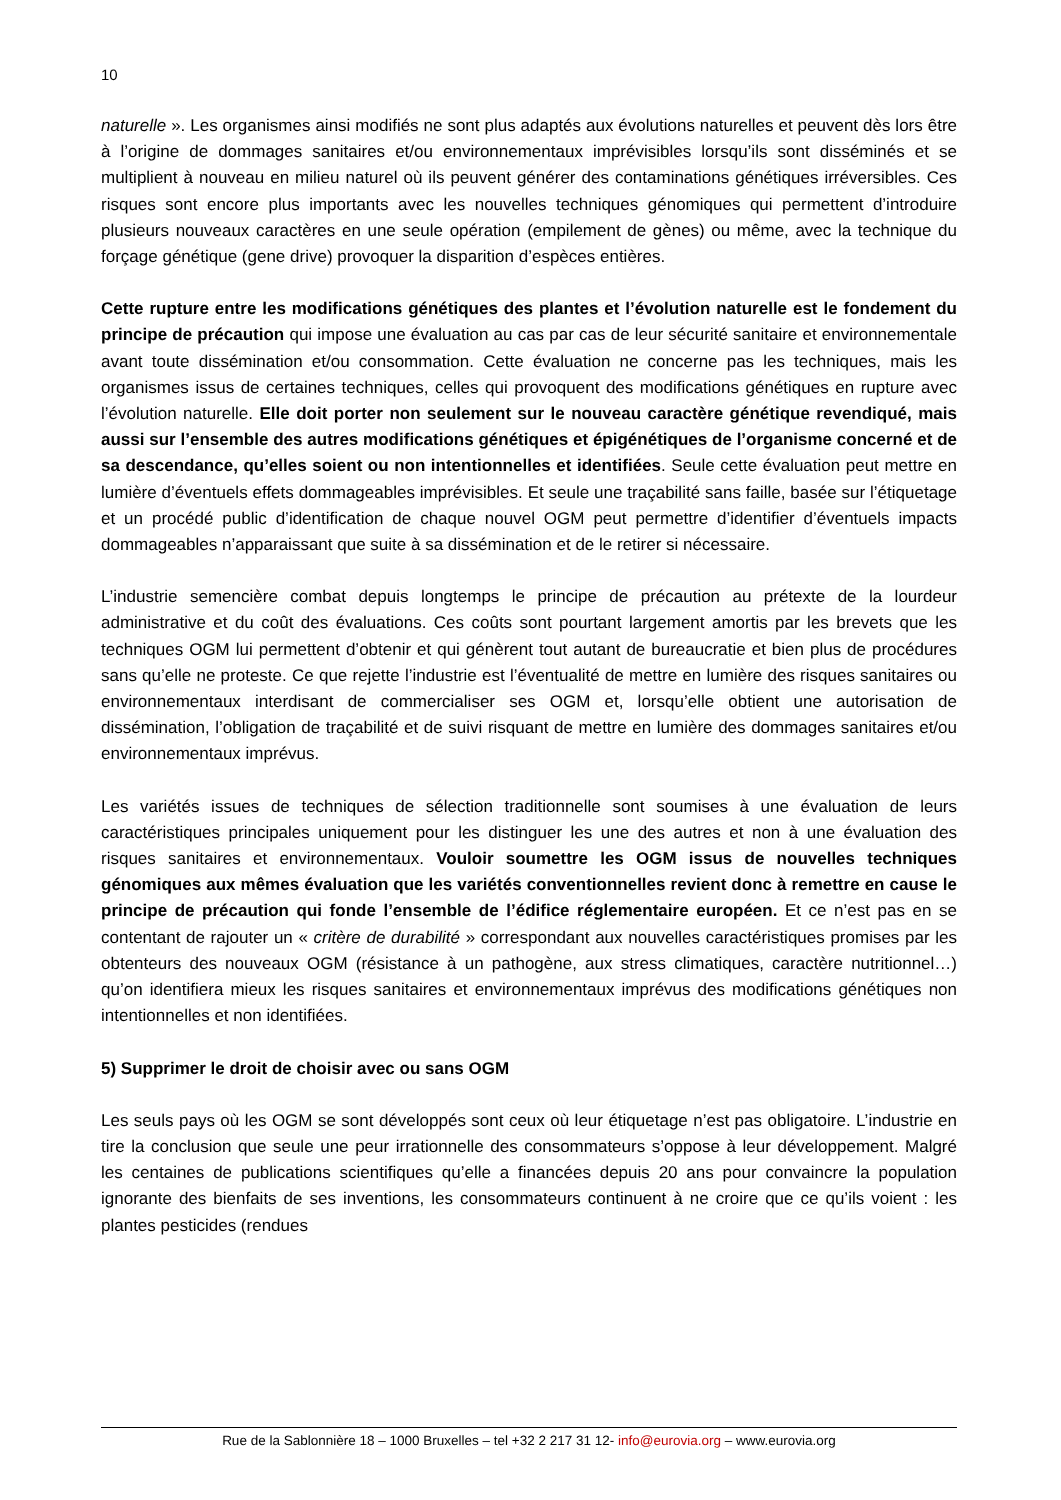10
naturelle ». Les organismes ainsi modifiés ne sont plus adaptés aux évolutions naturelles et peuvent dès lors être à l’origine de dommages sanitaires et/ou environnementaux imprévisibles lorsqu’ils sont disséminés et se multiplient à nouveau en milieu naturel où ils peuvent générer des contaminations génétiques irréversibles. Ces risques sont encore plus importants avec les nouvelles techniques génomiques qui permettent d’introduire plusieurs nouveaux caractères en une seule opération (empilement de gènes) ou même, avec la technique du forçage génétique (gene drive) provoquer la disparition d’espèces entières.
Cette rupture entre les modifications génétiques des plantes et l’évolution naturelle est le fondement du principe de précaution qui impose une évaluation au cas par cas de leur sécurité sanitaire et environnementale avant toute dissémination et/ou consommation. Cette évaluation ne concerne pas les techniques, mais les organismes issus de certaines techniques, celles qui provoquent des modifications génétiques en rupture avec l’évolution naturelle. Elle doit porter non seulement sur le nouveau caractère génétique revendiqué, mais aussi sur l’ensemble des autres modifications génétiques et épigénétiques de l’organisme concerné et de sa descendance, qu’elles soient ou non intentionnelles et identifiées. Seule cette évaluation peut mettre en lumière d’éventuels effets dommageables imprévisibles. Et seule une traçabilité sans faille, basée sur l’étiquetage et un procédé public d’identification de chaque nouvel OGM peut permettre d’identifier d’éventuels impacts dommageables n’apparaissant que suite à sa dissémination et de le retirer si nécessaire.
L’industrie semencière combat depuis longtemps le principe de précaution au prétexte de la lourdeur administrative et du coût des évaluations. Ces coûts sont pourtant largement amortis par les brevets que les techniques OGM lui permettent d’obtenir et qui génèrent tout autant de bureaucratie et bien plus de procédures sans qu’elle ne proteste. Ce que rejette l’industrie est l’éventualité de mettre en lumière des risques sanitaires ou environnementaux interdisant de commercialiser ses OGM et, lorsqu’elle obtient une autorisation de dissémination, l’obligation de traçabilité et de suivi risquant de mettre en lumière des dommages sanitaires et/ou environnementaux imprévus.
Les variétés issues de techniques de sélection traditionnelle sont soumises à une évaluation de leurs caractéristiques principales uniquement pour les distinguer les une des autres et non à une évaluation des risques sanitaires et environnementaux. Vouloir soumettre les OGM issus de nouvelles techniques génomiques aux mêmes évaluation que les variétés conventionnelles revient donc à remettre en cause le principe de précaution qui fonde l’ensemble de l’édifice réglementaire européen. Et ce n’est pas en se contentant de rajouter un « critère de durabilité » correspondant aux nouvelles caractéristiques promises par les obtenteurs des nouveaux OGM (résistance à un pathogène, aux stress climatiques, caractère nutritionnel…) qu’on identifiera mieux les risques sanitaires et environnementaux imprévus des modifications génétiques non intentionnelles et non identifiées.
5) Supprimer le droit de choisir avec ou sans OGM
Les seuls pays où les OGM se sont développés sont ceux où leur étiquetage n’est pas obligatoire. L’industrie en tire la conclusion que seule une peur irrationnelle des consommateurs s’oppose à leur développement. Malgré les centaines de publications scientifiques qu’elle a financées depuis 20 ans pour convaincre la population ignorante des bienfaits de ses inventions, les consommateurs continuent à ne croire que ce qu’ils voient : les plantes pesticides (rendues
Rue de la Sablonnière 18 – 1000 Bruxelles – tel +32 2 217 31 12- info@eurovia.org – www.eurovia.org